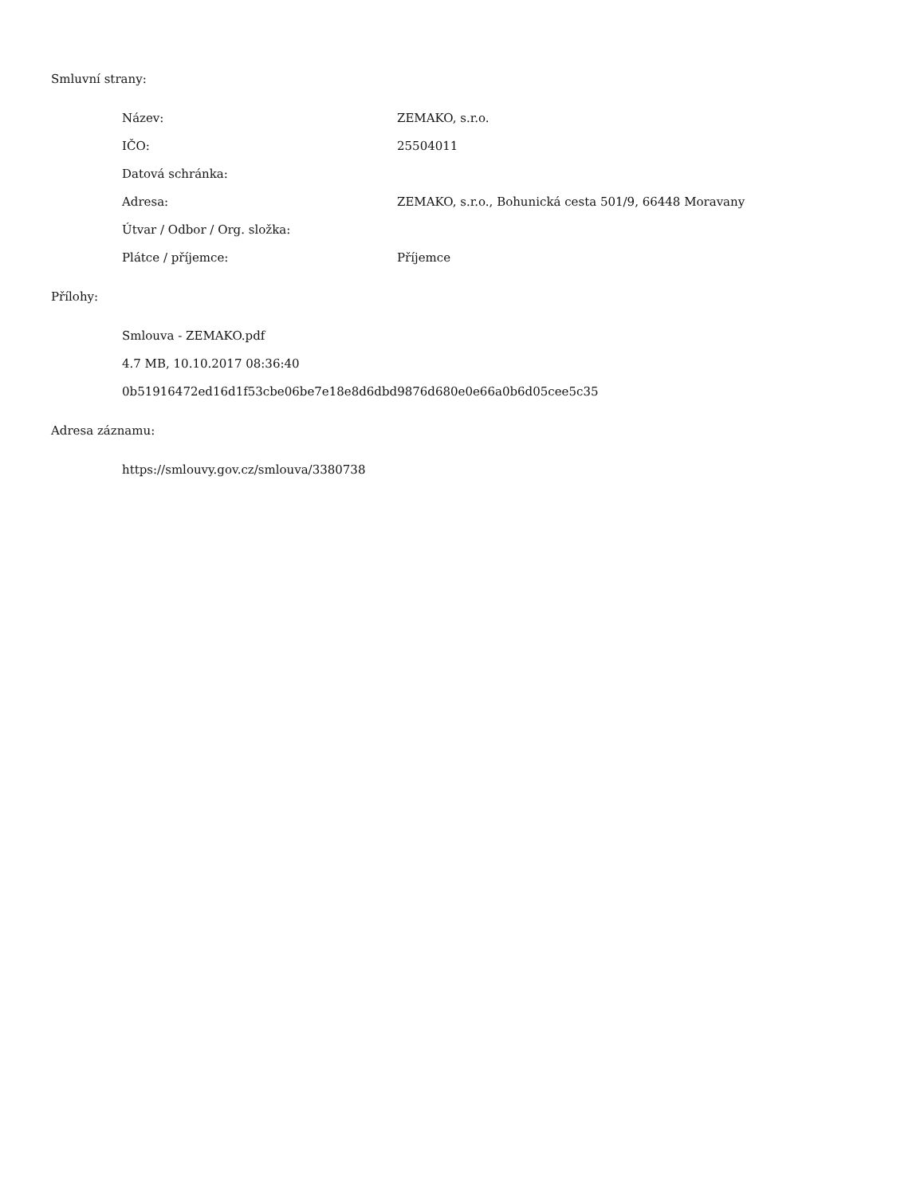Smluvní strany:
| Název: | ZEMAKO, s.r.o. |
| IČO: | 25504011 |
| Datová schránka: | |
| Adresa: | ZEMAKO, s.r.o., Bohunická cesta 501/9, 66448 Moravany |
| Útvar / Odbor / Org. složka: | |
| Plátce / příjemce: | Příjemce |
Přílohy:
Smlouva - ZEMAKO.pdf
4.7 MB, 10.10.2017 08:36:40
0b51916472ed16d1f53cbe06be7e18e8d6dbd9876d680e0e66a0b6d05cee5c35
Adresa záznamu:
https://smlouvy.gov.cz/smlouva/3380738